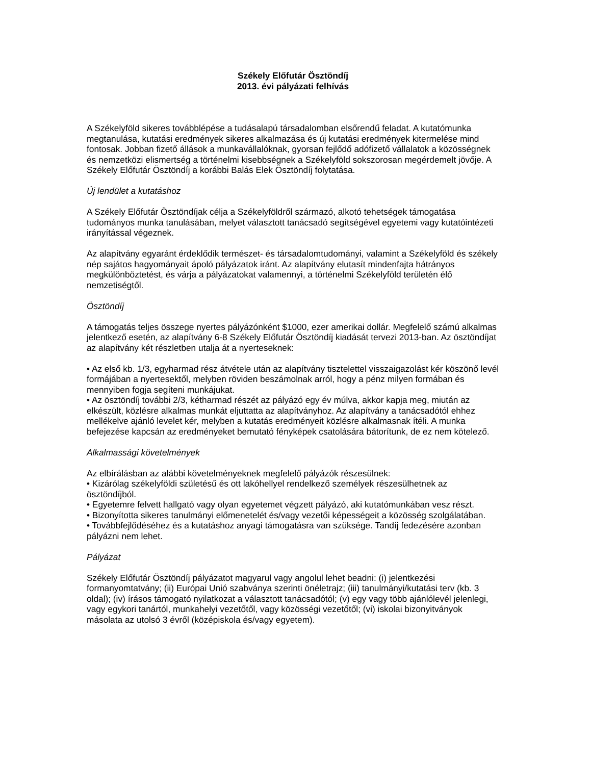Székely Előfutár Ösztöndíj
2013. évi pályázati felhívás
A Székelyföld sikeres továbblépése a tudásalapú társadalomban elsőrendű feladat. A kutatómunka megtanulása, kutatási eredmények sikeres alkalmazása és új kutatási eredmények kitermelése mind fontosak. Jobban fizető állások a munkavállalóknak, gyorsan fejlődő adófizető vállalatok a közösségnek és nemzetközi elismertség a történelmi kisebbségnek a Székelyföld sokszorosan megérdemelt jövője. A Székely Előfutár Ösztöndíj a korábbi Balás Elek Ösztöndíj folytatása.
Új lendület a kutatáshoz
A Székely Előfutár Ösztöndíjak célja a Székelyföldről származó, alkotó tehetségek támogatása tudományos munka tanulásában, melyet választott tanácsadó segítségével egyetemi vagy kutatóintézeti irányítással végeznek.
Az alapítvány egyaránt érdeklődik természet- és társadalomtudományi, valamint a Székelyföld és székely nép sajátos hagyományait ápoló pályázatok iránt. Az alapítvány elutasít mindenfajta hátrányos megkülönböztetést, és várja a pályázatokat valamennyi, a történelmi Székelyföld területén élő nemzetiségtől.
Ösztöndíj
A támogatás teljes összege nyertes pályázónként $1000, ezer amerikai dollár. Megfelelő számú alkalmas jelentkező esetén, az alapítvány 6-8 Székely Előfutár Ösztöndíj kiadását tervezi 2013-ban. Az ösztöndíjat az alapítvány két részletben utalja át a nyerteseknek:
• Az első kb. 1/3, egyharmad rész átvétele után az alapítvány tisztelettel visszaigazolást kér köszönő levél formájában a nyertesektől, melyben röviden beszámolnak arról, hogy a pénz milyen formában és mennyiben fogja segíteni munkájukat.
• Az ösztöndíj további 2/3, kétharmad részét az pályázó egy év múlva, akkor kapja meg, miután az elkészült, közlésre alkalmas munkát eljuttatta az alapítványhoz. Az alapítvány a tanácsadótól ehhez mellékelve ajánló levelet kér, melyben a kutatás eredményeit közlésre alkalmasnak ítéli. A munka befejezése kapcsán az eredményeket bemutató fényképek csatolására bátorítunk, de ez nem kötelező.
Alkalmassági követelmények
Az elbírálásban az alábbi követelményeknek megfelelő pályázók részesülnek:
• Kizárólag székelyföldi születésű és ott lakóhellyel rendelkező személyek részesülhetnek az ösztöndíjból.
• Egyetemre felvett hallgató vagy olyan egyetemet végzett pályázó, aki kutatómunkában vesz részt.
• Bizonyította sikeres tanulmányi előmenetelét és/vagy vezetői képességeit a közösség szolgálatában.
• Továbbfejlődéséhez és a kutatáshoz anyagi támogatásra van szüksége. Tandíj fedezésére azonban pályázni nem lehet.
Pályázat
Székely Előfutár Ösztöndíj pályázatot magyarul vagy angolul lehet beadni: (i) jelentkezési formanyomtatvány; (ii) Európai Unió szabványa szerinti önéletrajz; (iii) tanulmányi/kutatási terv (kb. 3 oldal); (iv) írásos támogató nyilatkozat a választott tanácsadótól; (v) egy vagy több ajánlólevél jelenlegi, vagy egykori tanártól, munkahelyi vezetőtől, vagy közösségi vezetőtől; (vi) iskolai bizonyitványok másolata az utolsó 3 évről (középiskola és/vagy egyetem).